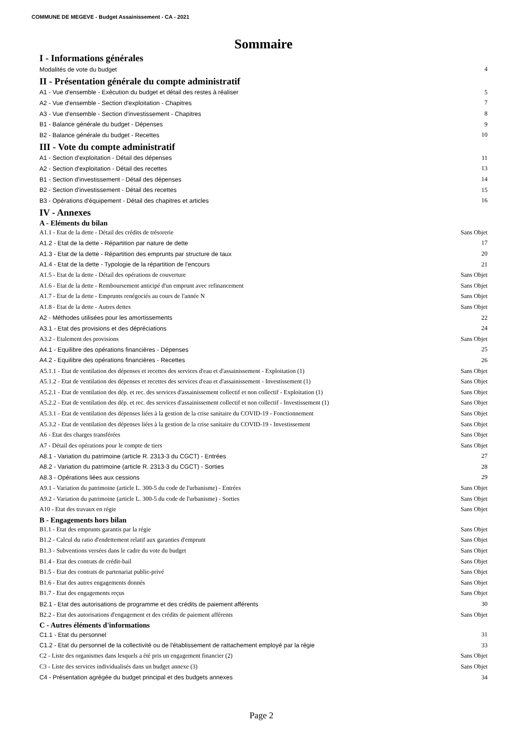COMMUNE DE MEGEVE - Budget Assainissement - CA - 2021
Sommaire
I - Informations générales
Modalités de vote du budget 4
II - Présentation générale du compte administratif
A1 - Vue d'ensemble - Exécution du budget et détail des restes à réaliser 5
A2 - Vue d'ensemble - Section d'exploitation - Chapitres 7
A3 - Vue d'ensemble - Section d'investissement - Chapitres 8
B1 - Balance générale du budget - Dépenses 9
B2 - Balance générale du budget - Recettes 10
III - Vote du compte administratif
A1 - Section d'exploitation - Détail des dépenses 11
A2 - Section d'exploitation - Détail des recettes 13
B1 - Section d'investissement - Détail des dépenses 14
B2 - Section d'investissement - Détail des recettes 15
B3 - Opérations d'équipement - Détail des chapitres et articles 16
IV - Annexes
A - Eléments du bilan
A1.1 - Etat de la dette - Détail des crédits de trésorerie Sans Objet
A1.2 - Etat de la dette - Répartition par nature de dette 17
A1.3 - Etat de la dette - Répartition des emprunts par structure de taux 20
A1.4 - Etat de la dette - Typologie de la répartition de l'encours 21
A1.5 - Etat de la dette - Détail des opérations de couverture Sans Objet
A1.6 - Etat de la dette - Remboursement anticipé d'un emprunt avec refinancement Sans Objet
A1.7 - Etat de la dette - Emprunts renégociés au cours de l'année N Sans Objet
A1.8 - Etat de la dette - Autres dettes Sans Objet
A2 - Méthodes utilisées pour les amortissements 22
A3.1 - Etat des provisions et des dépréciations 24
A3.2 - Etalement des provisions Sans Objet
A4.1 - Equilibre des opérations financières - Dépenses 25
A4.2 - Equilibre des opérations financières - Recettes 26
A5.1.1 - Etat de ventilation des dépenses et recettes des services d'eau et d'assainissement - Exploitation (1) Sans Objet
A5.1.2 - Etat de ventilation des dépenses et recettes des services d'eau et d'assainissement - Investissement (1) Sans Objet
A5.2.1 - Etat de ventilation des dép. et rec. des services d'assainissement collectif et non collectif - Exploitation (1) Sans Objet
A5.2.2 - Etat de ventilation des dép. et rec. des services d'assainissement collectif et non collectif - Investissement (1) Sans Objet
A5.3.1 - Etat de ventilation des dépenses liées à la gestion de la crise sanitaire du COVID-19 - Fonctionnement Sans Objet
A5.3.2 - Etat de ventilation des dépenses liées à la gestion de la crise sanitaire du COVID-19 - Investissement Sans Objet
A6 - Etat des charges transférées Sans Objet
A7 - Détail des opérations pour le compte de tiers Sans Objet
A8.1 - Variation du patrimoine (article R. 2313-3 du CGCT) - Entrées 27
A8.2 - Variation du patrimoine (article R. 2313-3 du CGCT) - Sorties 28
A8.3 - Opérations liées aux cessions 29
A9.1 - Variation du patrimoine (article L. 300-5 du code de l'urbanisme) - Entrées Sans Objet
A9.2 - Variation du patrimoine (article L. 300-5 du code de l'urbanisme) - Sorties Sans Objet
A10 - Etat des travaux en régie Sans Objet
B - Engagements hors bilan
B1.1 - Etat des emprunts garantis par la régie Sans Objet
B1.2 - Calcul du ratio d'endettement relatif aux garanties d'emprunt Sans Objet
B1.3 - Subventions versées dans le cadre du vote du budget Sans Objet
B1.4 - Etat des contrats de crédit-bail Sans Objet
B1.5 - Etat des contrats de partenariat public-privé Sans Objet
B1.6 - Etat des autres engagements donnés Sans Objet
B1.7 - Etat des engagements reçus Sans Objet
B2.1 - Etat des autorisations de programme et des crédits de paiement afférents 30
B2.2 - Etat des autorisations d'engagement et des crédits de paiement afférents Sans Objet
C - Autres éléments d'informations
C1.1 - Etat du personnel 31
C1.2 - Etat du personnel de la collectivité ou de l'établissement de rattachement employé par la régie 33
C2 - Liste des organismes dans lesquels a été pris un engagement financier (2) Sans Objet
C3 - Liste des services individualisés dans un budget annexe (3) Sans Objet
C4 - Présentation agrégée du budget principal et des budgets annexes 34
Page 2